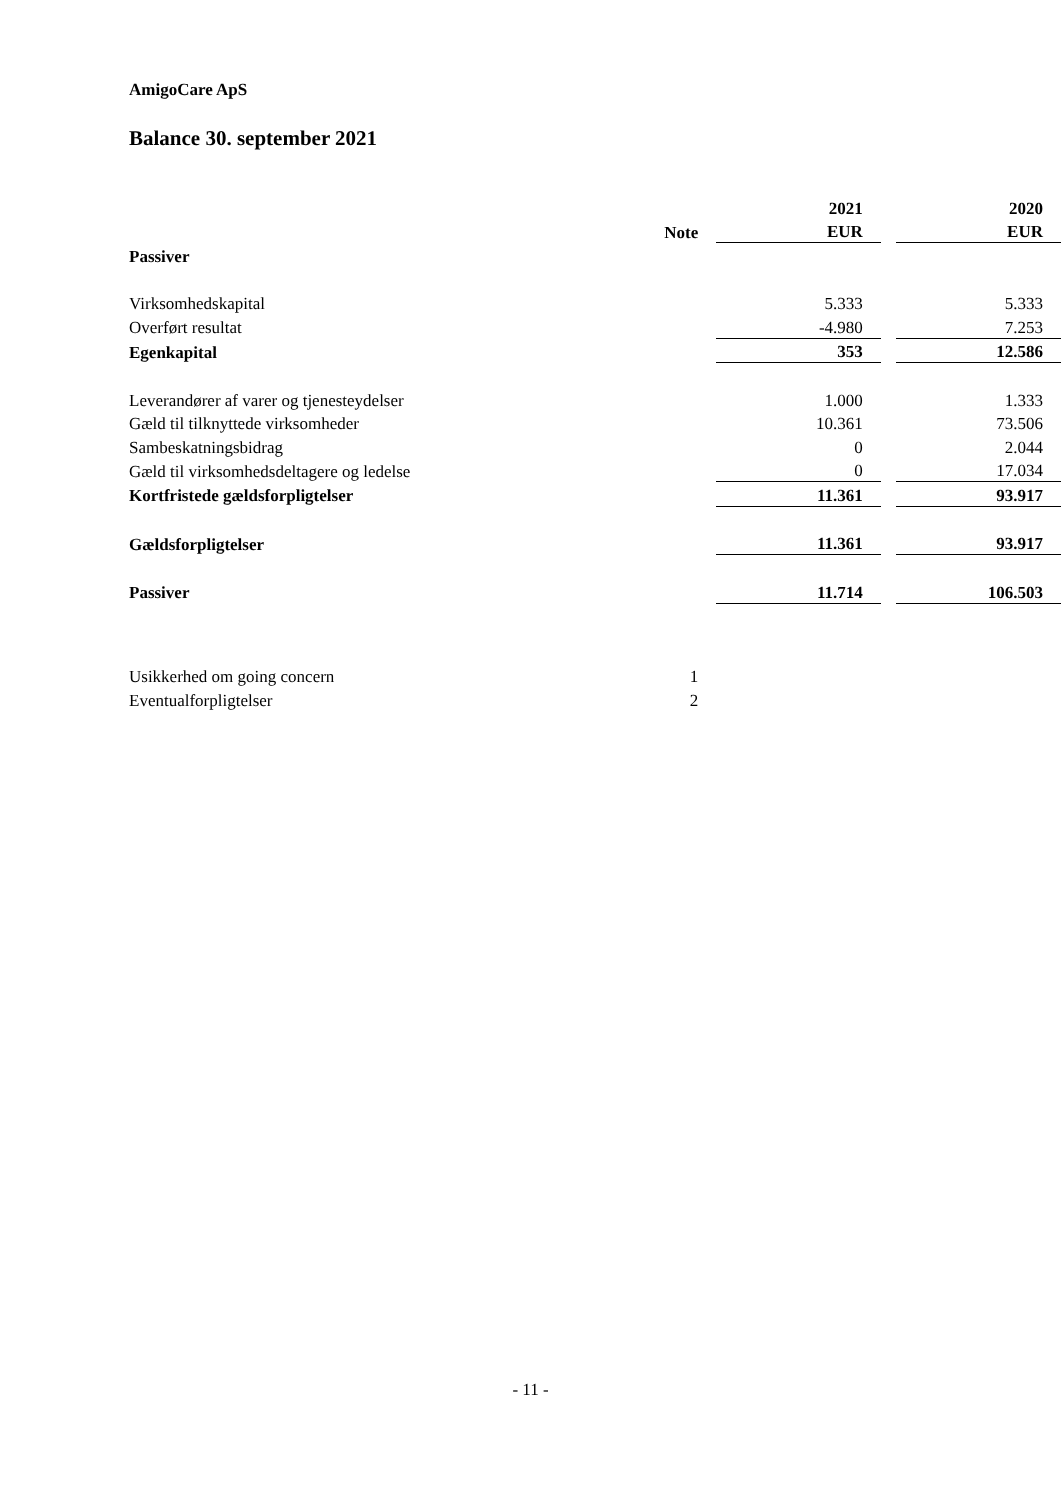AmigoCare ApS
Balance 30. september 2021
| | | 2021 | | 2020 |
| | Note | EUR | | EUR |
| Passiver | | | | |
| Virksomhedskapital | | 5.333 | | 5.333 |
| Overført resultat | | -4.980 | | 7.253 |
| Egenkapital | | 353 | | 12.586 |
| Leverandører af varer og tjenesteydelser | | 1.000 | | 1.333 |
| Gæld til tilknyttede virksomheder | | 10.361 | | 73.506 |
| Sambeskatningsbidrag | | 0 | | 2.044 |
| Gæld til virksomhedsdeltagere og ledelse | | 0 | | 17.034 |
| Kortfristede gældsforpligtelser | | 11.361 | | 93.917 |
| Gældsforpligtelser | | 11.361 | | 93.917 |
| Passiver | | 11.714 | | 106.503 |
| Usikkerhed om going concern | 1 | | | |
| Eventualforpligtelser | 2 | | | |
- 11 -